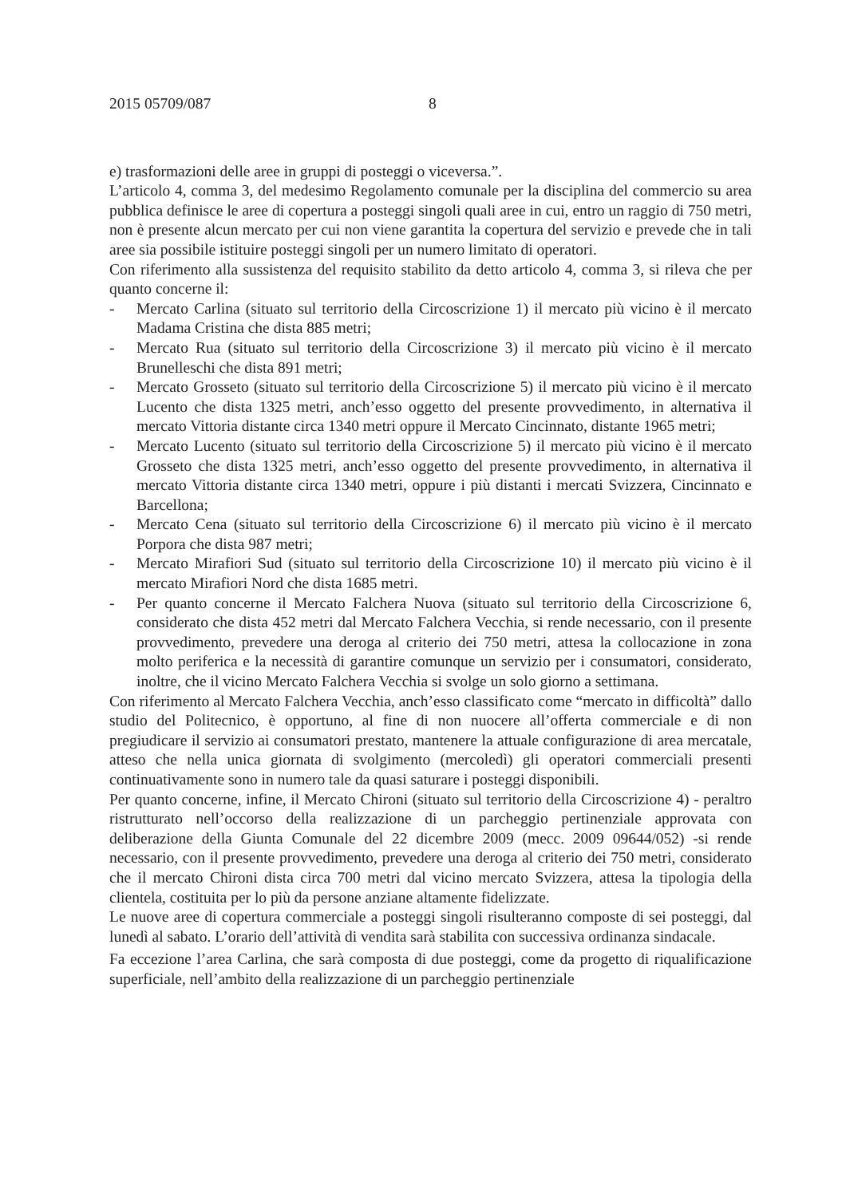2015 05709/087 8
e) trasformazioni delle aree in gruppi di posteggi o viceversa.”.
L’articolo 4, comma 3, del medesimo Regolamento comunale per la disciplina del commercio su area pubblica definisce le aree di copertura a posteggi singoli quali aree in cui, entro un raggio di 750 metri, non è presente alcun mercato per cui non viene garantita la copertura del servizio e prevede che in tali aree sia possibile istituire posteggi singoli per un numero limitato di operatori.
Con riferimento alla sussistenza del requisito stabilito da detto articolo 4, comma 3, si rileva che per quanto concerne il:
- Mercato Carlina (situato sul territorio della Circoscrizione 1) il mercato più vicino è il mercato Madama Cristina che dista 885 metri;
- Mercato Rua (situato sul territorio della Circoscrizione 3) il mercato più vicino è il mercato Brunelleschi che dista 891 metri;
- Mercato Grosseto (situato sul territorio della Circoscrizione 5) il mercato più vicino è il mercato Lucento che dista 1325 metri, anch’esso oggetto del presente provvedimento, in alternativa il mercato Vittoria distante circa 1340 metri oppure il Mercato Cincinnato, distante 1965 metri;
- Mercato Lucento (situato sul territorio della Circoscrizione 5) il mercato più vicino è il mercato Grosseto che dista 1325 metri, anch’esso oggetto del presente provvedimento, in alternativa il mercato Vittoria distante circa 1340 metri, oppure i più distanti i mercati Svizzera, Cincinnato e Barcellona;
- Mercato Cena (situato sul territorio della Circoscrizione 6) il mercato più vicino è il mercato Porpora che dista 987 metri;
- Mercato Mirafiori Sud (situato sul territorio della Circoscrizione 10) il mercato più vicino è il mercato Mirafiori Nord che dista 1685 metri.
- Per quanto concerne il Mercato Falchera Nuova (situato sul territorio della Circoscrizione 6, considerato che dista 452 metri dal Mercato Falchera Vecchia, si rende necessario, con il presente provvedimento, prevedere una deroga al criterio dei 750 metri, attesa la collocazione in zona molto periferica e la necessità di garantire comunque un servizio per i consumatori, considerato, inoltre, che il vicino Mercato Falchera Vecchia si svolge un solo giorno a settimana.
Con riferimento al Mercato Falchera Vecchia, anch’esso classificato come “mercato in difficoltà” dallo studio del Politecnico, è opportuno, al fine di non nuocere all’offerta commerciale e di non pregiudicare il servizio ai consumatori prestato, mantenere la attuale configurazione di area mercatale, atteso che nella unica giornata di svolgimento (mercoledì) gli operatori commerciali presenti continuativamente sono in numero tale da quasi saturare i posteggi disponibili.
Per quanto concerne, infine, il Mercato Chironi (situato sul territorio della Circoscrizione 4) - peraltro ristrutturato nell’occorso della realizzazione di un parcheggio pertinenziale approvata con deliberazione della Giunta Comunale del 22 dicembre 2009 (mecc. 2009 09644/052) -si rende necessario, con il presente provvedimento, prevedere una deroga al criterio dei 750 metri, considerato che il mercato Chironi dista circa 700 metri dal vicino mercato Svizzera, attesa la tipologia della clientela, costituita per lo più da persone anziane altamente fidelizzate.
Le nuove aree di copertura commerciale a posteggi singoli risulteranno composte di sei posteggi, dal lunedì al sabato. L’orario dell’attività di vendita sarà stabilita con successiva ordinanza sindacale.
Fa eccezione l’area Carlina, che sarà composta di due posteggi, come da progetto di riqualificazione superficiale, nell’ambito della realizzazione di un parcheggio pertinenziale